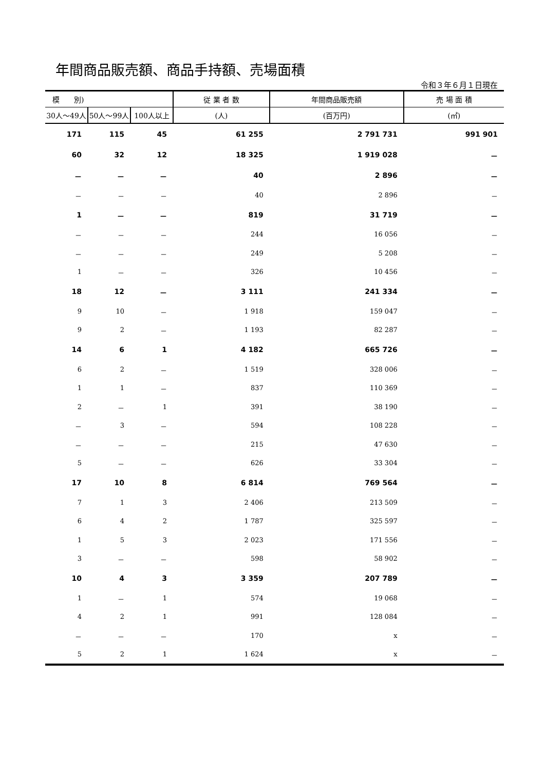年間商品販売額、商品手持額、売場面積
令和３年６月１日現在
| 模 別) | | | 従 業 者 数 | 年間商品販売額 | 売 場 面 積 |
| --- | --- | --- | --- | --- | --- |
| 30人～49人 | 50人～99人 | 100人以上 | (人) | (百万円) | (㎡) |
| 171 | 115 | 45 | 61 255 | 2 791 731 | 991 901 |
| 60 | 32 | 12 | 18 325 | 1 919 028 | － |
| － | － | － | 40 | 2 896 | － |
| － | － | － | 40 | 2 896 | － |
| 1 | － | － | 819 | 31 719 | － |
| － | － | － | 244 | 16 056 | － |
| － | － | － | 249 | 5 208 | － |
| 1 | － | － | 326 | 10 456 | － |
| 18 | 12 | － | 3 111 | 241 334 | － |
| 9 | 10 | － | 1 918 | 159 047 | － |
| 9 | 2 | － | 1 193 | 82 287 | － |
| 14 | 6 | 1 | 4 182 | 665 726 | － |
| 6 | 2 | － | 1 519 | 328 006 | － |
| 1 | 1 | － | 837 | 110 369 | － |
| 2 | － | 1 | 391 | 38 190 | － |
| － | 3 | － | 594 | 108 228 | － |
| － | － | － | 215 | 47 630 | － |
| 5 | － | － | 626 | 33 304 | － |
| 17 | 10 | 8 | 6 814 | 769 564 | － |
| 7 | 1 | 3 | 2 406 | 213 509 | － |
| 6 | 4 | 2 | 1 787 | 325 597 | － |
| 1 | 5 | 3 | 2 023 | 171 556 | － |
| 3 | － | － | 598 | 58 902 | － |
| 10 | 4 | 3 | 3 359 | 207 789 | － |
| 1 | － | 1 | 574 | 19 068 | － |
| 4 | 2 | 1 | 991 | 128 084 | － |
| － | － | － | 170 | x | － |
| 5 | 2 | 1 | 1 624 | x | － |